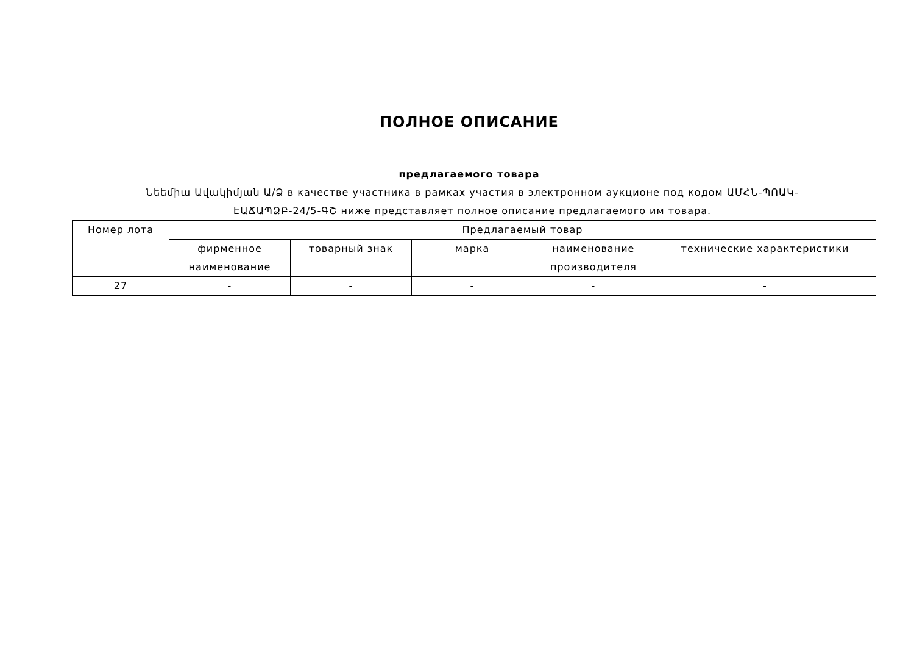ПОЛНОЕ ОПИСАНИЕ
предлагаемого товара
Նեեմիա Ավակիմյան Ա/Ձ в качестве участника в рамках участия в электронном аукционе под кодом ԱՄՀՆ-ՊՈԱԿ-ԷԱՃԱՊՁԲ-24/5-ԳՇ ниже представляет полное описание предлагаемого им товара.
| Номер лота | Предлагаемый товар | | | | |
| --- | --- | --- | --- | --- | --- |
| | фирменное наименование | товарный знак | марка | наименование производителя | технические характеристики |
| 27 | - | - | - | - | - |